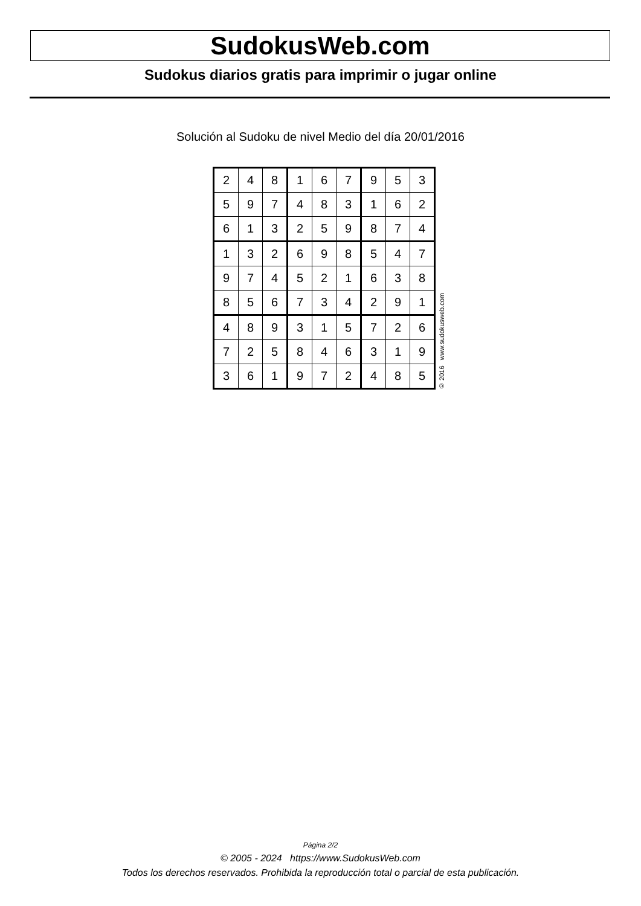SudokusWeb.com
Sudokus diarios gratis para imprimir o jugar online
Solución al Sudoku de nivel Medio del día 20/01/2016
| 2 | 4 | 8 | 1 | 6 | 7 | 9 | 5 | 3 |
| 5 | 9 | 7 | 4 | 8 | 3 | 1 | 6 | 2 |
| 6 | 1 | 3 | 2 | 5 | 9 | 8 | 7 | 4 |
| 1 | 3 | 2 | 6 | 9 | 8 | 5 | 4 | 7 |
| 9 | 7 | 4 | 5 | 2 | 1 | 6 | 3 | 8 |
| 8 | 5 | 6 | 7 | 3 | 4 | 2 | 9 | 1 |
| 4 | 8 | 9 | 3 | 1 | 5 | 7 | 2 | 6 |
| 7 | 2 | 5 | 8 | 4 | 6 | 3 | 1 | 9 |
| 3 | 6 | 1 | 9 | 7 | 2 | 4 | 8 | 5 |
© 2016 www.sudokusweb.com
Página 2/2
© 2005 - 2024 https://www.SudokusWeb.com
Todos los derechos reservados. Prohibida la reproducción total o parcial de esta publicación.